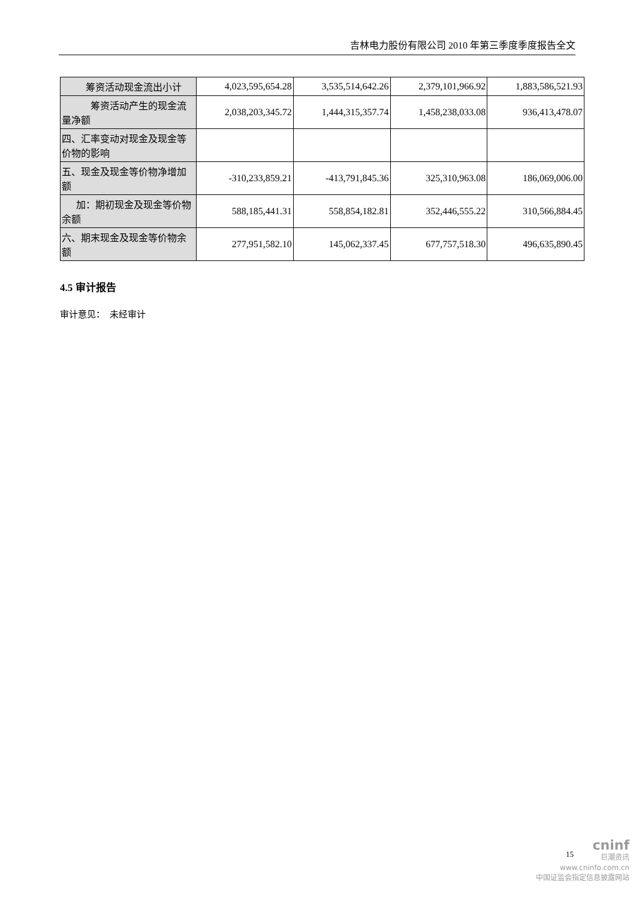吉林电力股份有限公司 2010 年第三季度季度报告全文
| 筹资活动现金流出小计 | 4,023,595,654.28 | 3,535,514,642.26 | 2,379,101,966.92 | 1,883,586,521.93 |
| 筹资活动产生的现金流量净额 | 2,038,203,345.72 | 1,444,315,357.74 | 1,458,238,033.08 | 936,413,478.07 |
| 四、汇率变动对现金及现金等价物的影响 | | | | |
| 五、现金及现金等价物净增加额 | -310,233,859.21 | -413,791,845.36 | 325,310,963.08 | 186,069,006.00 |
| 加：期初现金及现金等价物余额 | 588,185,441.31 | 558,854,182.81 | 352,446,555.22 | 310,566,884.45 |
| 六、期末现金及现金等价物余额 | 277,951,582.10 | 145,062,337.45 | 677,757,518.30 | 496,635,890.45 |
4.5 审计报告
审计意见： 未经审计
cninf
巨潮资讯
www.cninfo.com.cn
中国证监会指定信息披露网站
15